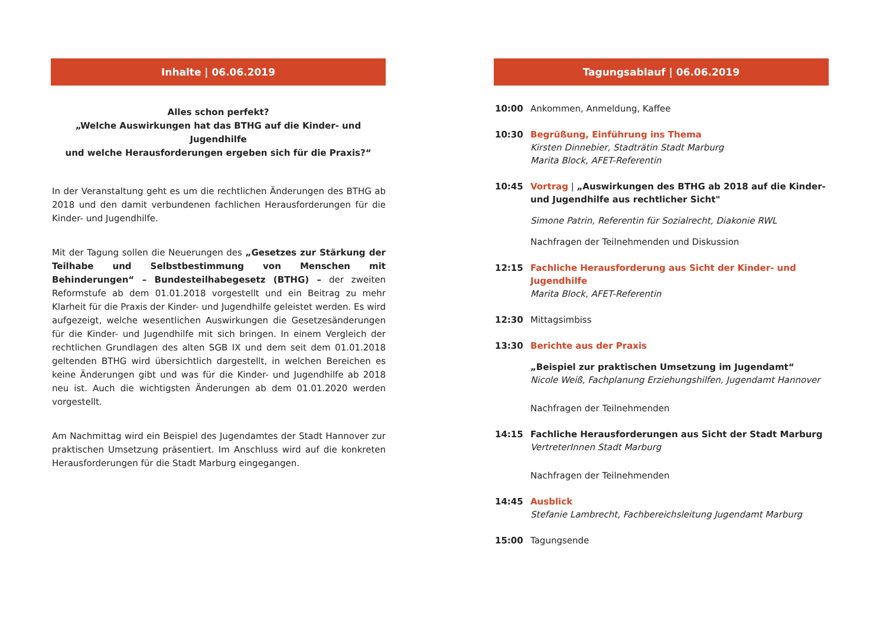Inhalte | 06.06.2019
Alles schon perfekt?
„Welche Auswirkungen hat das BTHG auf die Kinder- und Jugendhilfe
und welche Herausforderungen ergeben sich für die Praxis?“
In der Veranstaltung geht es um die rechtlichen Änderungen des BTHG ab 2018 und den damit verbundenen fachlichen Herausforderungen für die Kinder- und Jugendhilfe.
Mit der Tagung sollen die Neuerungen des „Gesetzes zur Stärkung der Teilhabe und Selbstbestimmung von Menschen mit Behinderungen“ – Bundesteilhabegesetz (BTHG) – der zweiten Reformstufe ab dem 01.01.2018 vorgestellt und ein Beitrag zu mehr Klarheit für die Praxis der Kinder- und Jugendhilfe geleistet werden. Es wird aufgezeigt, welche wesentlichen Auswirkungen die Gesetzesänderungen für die Kinder- und Jugendhilfe mit sich bringen. In einem Vergleich der rechtlichen Grundlagen des alten SGB IX und dem seit dem 01.01.2018 geltenden BTHG wird übersichtlich dargestellt, in welchen Bereichen es keine Änderungen gibt und was für die Kinder- und Jugendhilfe ab 2018 neu ist. Auch die wichtigsten Änderungen ab dem 01.01.2020 werden vorgestellt.
Am Nachmittag wird ein Beispiel des Jugendamtes der Stadt Hannover zur praktischen Umsetzung präsentiert. Im Anschluss wird auf die konkreten Herausforderungen für die Stadt Marburg eingegangen.
Tagungsablauf | 06.06.2019
10:00 Ankommen, Anmeldung, Kaffee
10:30 Begrüßung, Einführung ins Thema
Kirsten Dinnebier, Stadträtin Stadt Marburg
Marita Block, AFET-Referentin
10:45 Vortrag | „Auswirkungen des BTHG ab 2018 auf die Kinder- und Jugendhilfe aus rechtlicher Sicht"
Simone Patrin, Referentin für Sozialrecht, Diakonie RWL
Nachfragen der Teilnehmenden und Diskussion
12:15 Fachliche Herausforderung aus Sicht der Kinder- und Jugendhilfe
Marita Block, AFET-Referentin
12:30 Mittagsimbiss
13:30 Berichte aus der Praxis
„Beispiel zur praktischen Umsetzung im Jugendamt“Nicole Weiß, Fachplanung Erziehungshilfen, Jugendamt Hannover
Nachfragen der Teilnehmenden
14:15 Fachliche Herausforderungen aus Sicht der Stadt Marburg
VertreterInnen Stadt Marburg
Nachfragen der Teilnehmenden
14:45 Ausblick
Stefanie Lambrecht, Fachbereichsleitung Jugendamt Marburg
15:00 Tagungsende